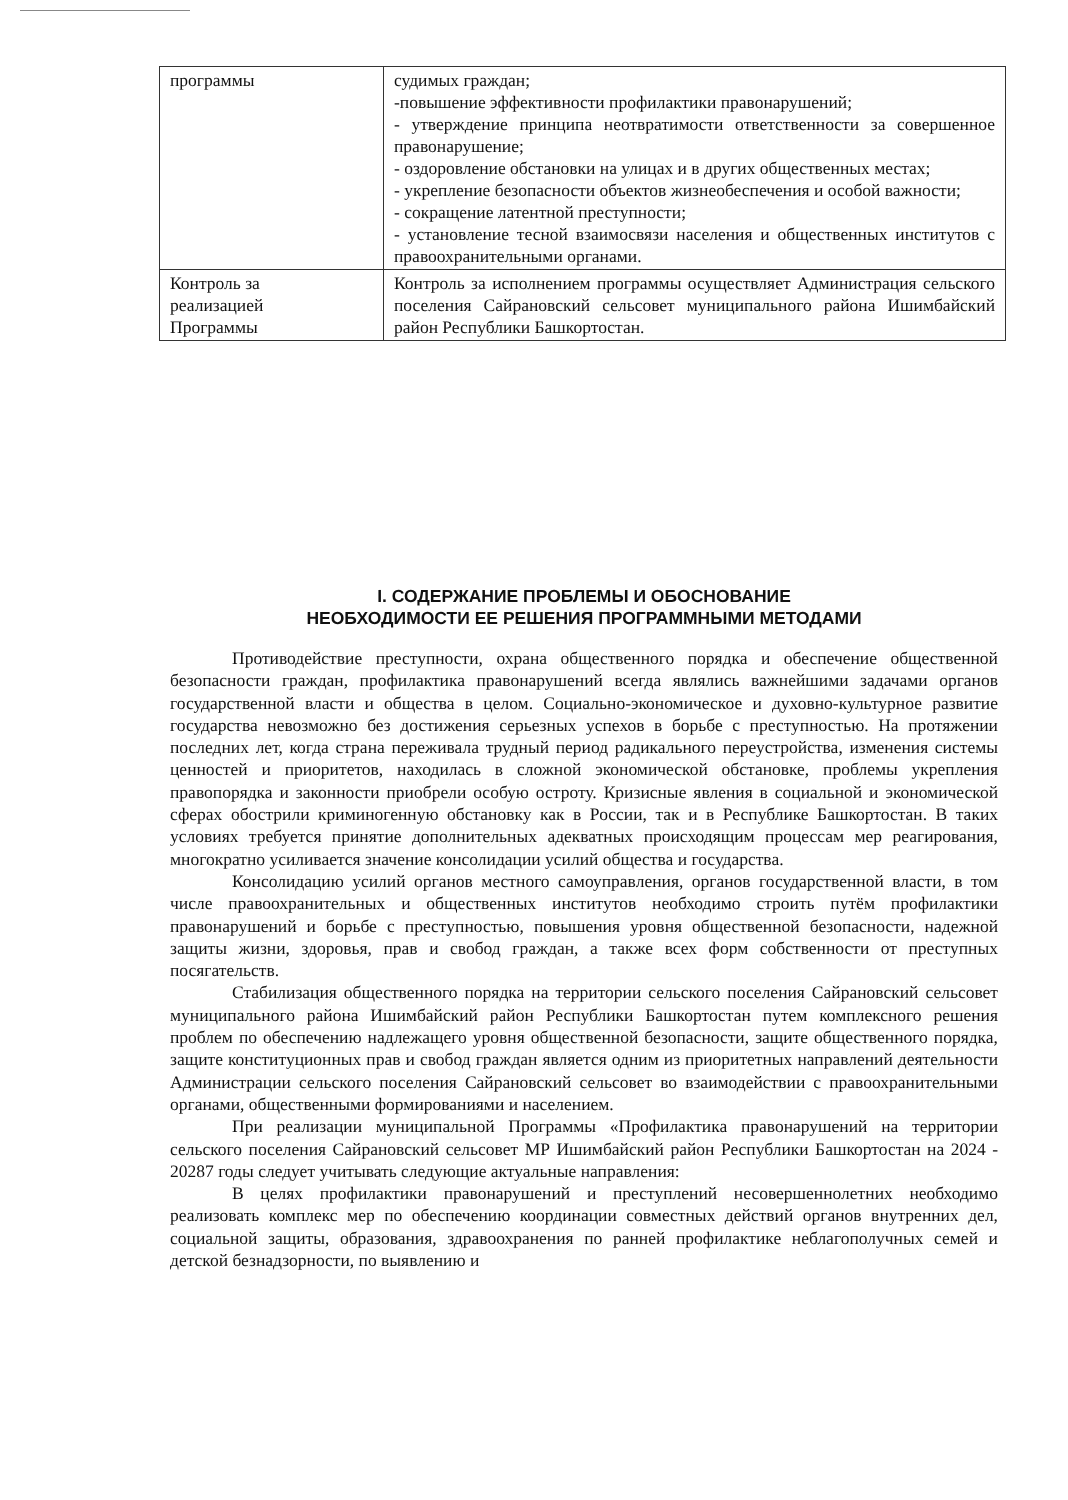| программы | судимых граждан; -повышение эффективности профилактики правонарушений; - утверждение принципа неотвратимости ответственности за совершенное правонарушение; - оздоровление обстановки на улицах и в других общественных местах; - укрепление безопасности объектов жизнеобеспечения и особой важности; - сокращение латентной преступности; - установление тесной взаимосвязи населения и общественных институтов с правоохранительными органами. |
| Контроль за реализацией Программы | Контроль за исполнением программы осуществляет Администрация сельского поселения Сайрановский сельсовет муниципального района Ишимбайский район Республики Башкортостан. |
I. СОДЕРЖАНИЕ ПРОБЛЕМЫ И ОБОСНОВАНИЕ
НЕОБХОДИМОСТИ ЕЕ РЕШЕНИЯ ПРОГРАММНЫМИ МЕТОДАМИ
Противодействие преступности, охрана общественного порядка и обеспечение общественной безопасности граждан, профилактика правонарушений всегда являлись важнейшими задачами органов государственной власти и общества в целом. Социально-экономическое и духовно-культурное развитие государства невозможно без достижения серьезных успехов в борьбе с преступностью. На протяжении последних лет, когда страна переживала трудный период радикального переустройства, изменения системы ценностей и приоритетов, находилась в сложной экономической обстановке, проблемы укрепления правопорядка и законности приобрели особую остроту. Кризисные явления в социальной и экономической сферах обострили криминогенную обстановку как в России, так и в Республике Башкортостан. В таких условиях требуется принятие дополнительных адекватных происходящим процессам мер реагирования, многократно усиливается значение консолидации усилий общества и государства.
Консолидацию усилий органов местного самоуправления, органов государственной власти, в том числе правоохранительных и общественных институтов необходимо строить путём профилактики правонарушений и борьбе с преступностью, повышения уровня общественной безопасности, надежной защиты жизни, здоровья, прав и свобод граждан, а также всех форм собственности от преступных посягательств.
Стабилизация общественного порядка на территории сельского поселения Сайрановский сельсовет муниципального района Ишимбайский район Республики Башкортостан путем комплексного решения проблем по обеспечению надлежащего уровня общественной безопасности, защите общественного порядка, защите конституционных прав и свобод граждан является одним из приоритетных направлений деятельности Администрации сельского поселения Сайрановский сельсовет во взаимодействии с правоохранительными органами, общественными формированиями и населением.
При реализации муниципальной Программы «Профилактика правонарушений на территории сельского поселения Сайрановский сельсовет МР Ишимбайский район Республики Башкортостан на 2024 - 20287 годы следует учитывать следующие актуальные направления:
В целях профилактики правонарушений и преступлений несовершеннолетних необходимо реализовать комплекс мер по обеспечению координации совместных действий органов внутренних дел, социальной защиты, образования, здравоохранения по ранней профилактике неблагополучных семей и детской безнадзорности, по выявлению и